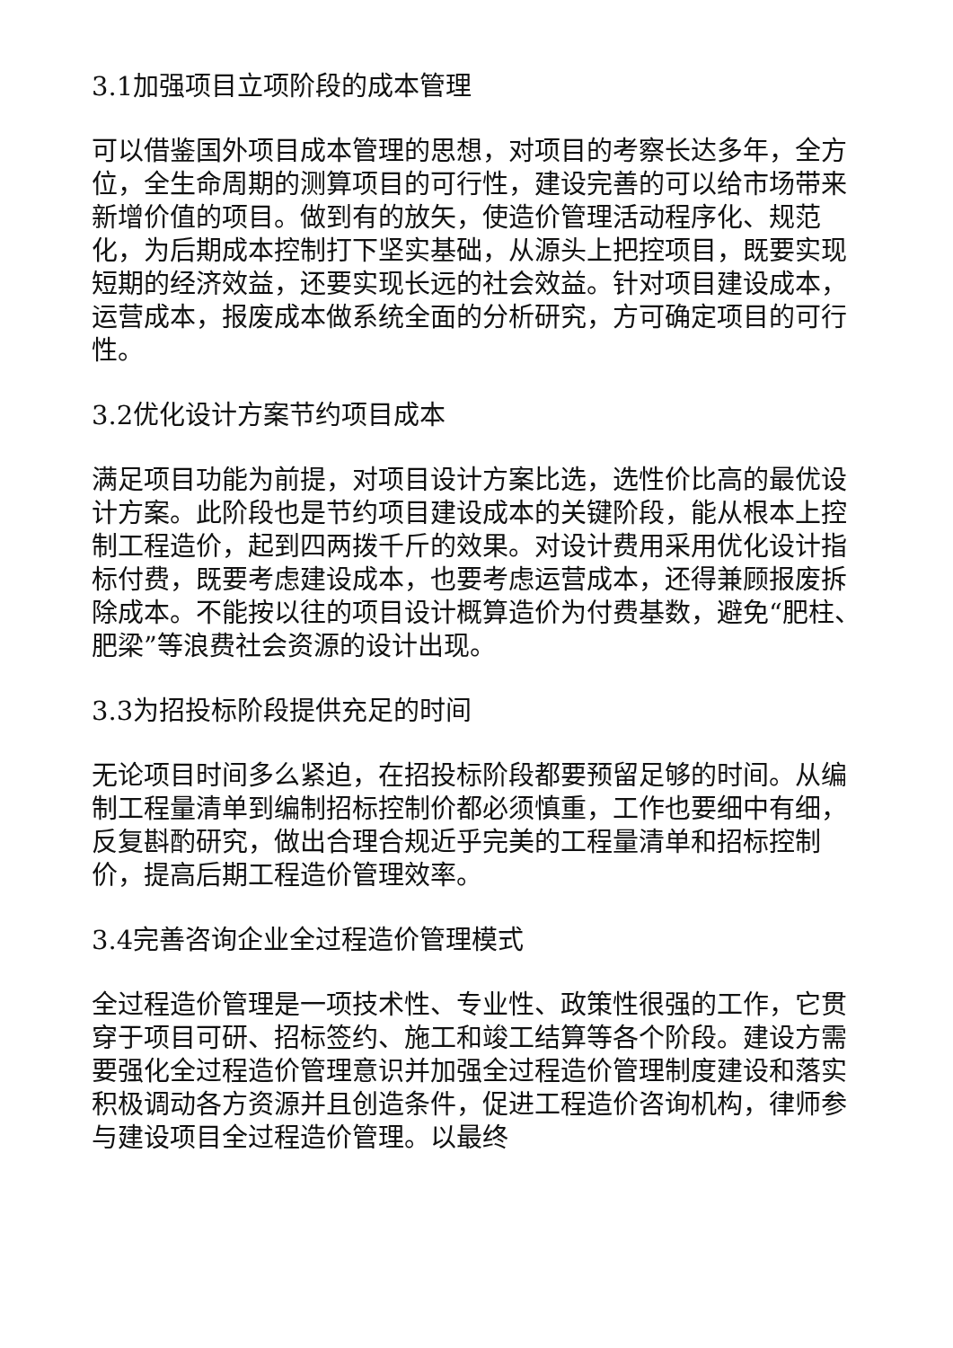3.1加强项目立项阶段的成本管理
可以借鉴国外项目成本管理的思想，对项目的考察长达多年，全方位，全生命周期的测算项目的可行性，建设完善的可以给市场带来新增价值的项目。做到有的放矢，使造价管理活动程序化、规范化，为后期成本控制打下坚实基础，从源头上把控项目，既要实现短期的经济效益，还要实现长远的社会效益。针对项目建设成本，运营成本，报废成本做系统全面的分析研究，方可确定项目的可行性。
3.2优化设计方案节约项目成本
满足项目功能为前提，对项目设计方案比选，选性价比高的最优设计方案。此阶段也是节约项目建设成本的关键阶段，能从根本上控制工程造价，起到四两拨千斤的效果。对设计费用采用优化设计指标付费，既要考虑建设成本，也要考虑运营成本，还得兼顾报废拆除成本。不能按以往的项目设计概算造价为付费基数，避免“肥柱、肥梁”等浪费社会资源的设计出现。
3.3为招投标阶段提供充足的时间
无论项目时间多么紧迫，在招投标阶段都要预留足够的时间。从编制工程量清单到编制招标控制价都必须慎重，工作也要细中有细，反复斟酌研究，做出合理合规近乎完美的工程量清单和招标控制价，提高后期工程造价管理效率。
3.4完善咨询企业全过程造价管理模式
全过程造价管理是一项技术性、专业性、政策性很强的工作，它贯穿于项目可研、招标签约、施工和竣工结算等各个阶段。建设方需要强化全过程造价管理意识并加强全过程造价管理制度建设和落实积极调动各方资源并且创造条件，促进工程造价咨询机构，律师参与建设项目全过程造价管理。以最终